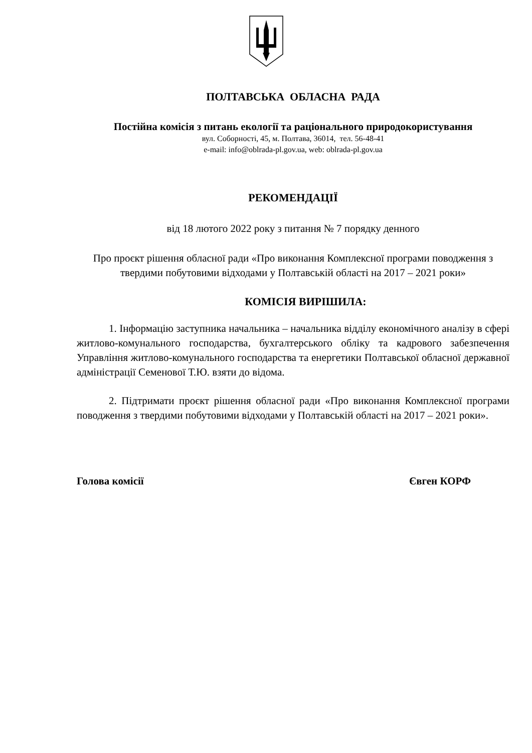ПОЛТАВСЬКА ОБЛАСНА РАДА
Постійна комісія з питань екології та раціонального природокористування
вул. Соборності, 45, м. Полтава, 36014, тел. 56-48-41
e-mail: info@oblrada-pl.gov.ua, web: oblrada-pl.gov.ua
РЕКОМЕНДАЦІЇ
від 18 лютого 2022 року з питання № 7 порядку денного
Про проєкт рішення обласної ради «Про виконання Комплексної програми поводження з твердими побутовими відходами у Полтавській області на 2017 – 2021 роки»
КОМІСІЯ ВИРІШИЛА:
1. Інформацію заступника начальника – начальника відділу економічного аналізу в сфері житлово-комунального господарства, бухгалтерського обліку та кадрового забезпечення Управління житлово-комунального господарства та енергетики Полтавської обласної державної адміністрації Семенової Т.Ю. взяти до відома.
2. Підтримати проєкт рішення обласної ради «Про виконання Комплексної програми поводження з твердими побутовими відходами у Полтавській області на 2017 – 2021 роки».
Голова комісії Євген КОРФ